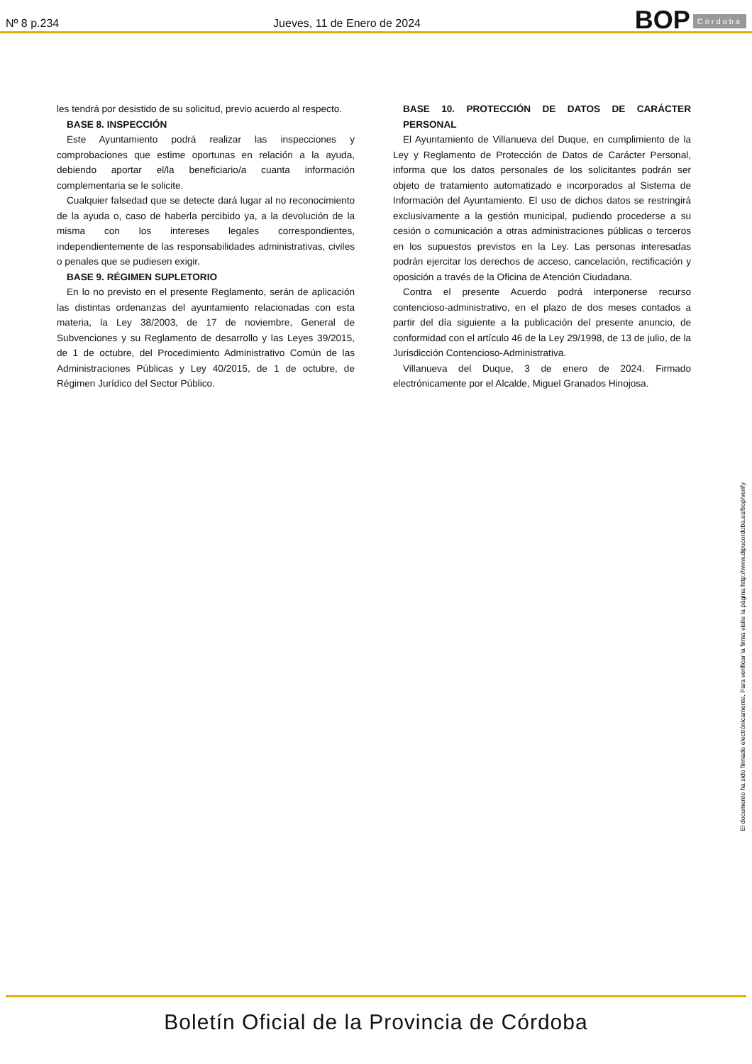Nº 8 p.234
Jueves, 11 de Enero de 2024
BOP Córdoba
les tendrá por desistido de su solicitud, previo acuerdo al respecto.
BASE 8. INSPECCIÓN
Este Ayuntamiento podrá realizar las inspecciones y comprobaciones que estime oportunas en relación a la ayuda, debiendo aportar el/la beneficiario/a cuanta información complementaria se le solicite.
Cualquier falsedad que se detecte dará lugar al no reconocimiento de la ayuda o, caso de haberla percibido ya, a la devolución de la misma con los intereses legales correspondientes, independientemente de las responsabilidades administrativas, civiles o penales que se pudiesen exigir.
BASE 9. RÉGIMEN SUPLETORIO
En lo no previsto en el presente Reglamento, serán de aplicación las distintas ordenanzas del ayuntamiento relacionadas con esta materia, la Ley 38/2003, de 17 de noviembre, General de Subvenciones y su Reglamento de desarrollo y las Leyes 39/2015, de 1 de octubre, del Procedimiento Administrativo Común de las Administraciones Públicas y Ley 40/2015, de 1 de octubre, de Régimen Jurídico del Sector Público.
BASE 10. PROTECCIÓN DE DATOS DE CARÁCTER PERSONAL
El Ayuntamiento de Villanueva del Duque, en cumplimiento de la Ley y Reglamento de Protección de Datos de Carácter Personal, informa que los datos personales de los solicitantes podrán ser objeto de tratamiento automatizado e incorporados al Sistema de Información del Ayuntamiento. El uso de dichos datos se restringirá exclusivamente a la gestión municipal, pudiendo procederse a su cesión o comunicación a otras administraciones públicas o terceros en los supuestos previstos en la Ley. Las personas interesadas podrán ejercitar los derechos de acceso, cancelación, rectificación y oposición a través de la Oficina de Atención Ciudadana.
Contra el presente Acuerdo podrá interponerse recurso contencioso-administrativo, en el plazo de dos meses contados a partir del día siguiente a la publicación del presente anuncio, de conformidad con el artículo 46 de la Ley 29/1998, de 13 de julio, de la Jurisdicción Contencioso-Administrativa.
Villanueva del Duque, 3 de enero de 2024. Firmado electrónicamente por el Alcalde, Miguel Granados Hinojosa.
El documento ha sido firmado electrónicamente. Para verificar la firma visite la página http://www.dipucordoba.es/bop/verify
Boletín Oficial de la Provincia de Córdoba